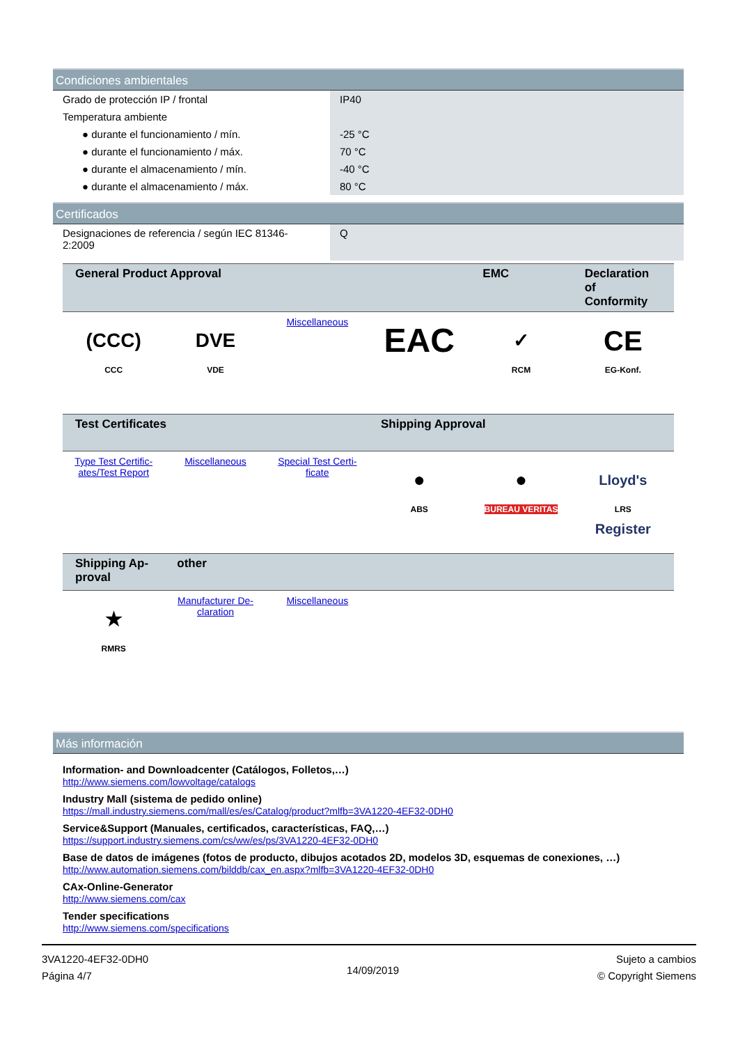Condiciones ambientales
| Grado de protección IP / frontal | IP40 |
| Temperatura ambiente | |
| ● durante el funcionamiento / mín. | -25 °C |
| ● durante el funcionamiento / máx. | 70 °C |
| ● durante el almacenamiento / mín. | -40 °C |
| ● durante el almacenamiento / máx. | 80 °C |
Certificados
| Designaciones de referencia / según IEC 81346- 2:2009 | Q |
| General Product Approval | | | | EMC | Declaration of Conformity |
| --- | --- | --- | --- | --- | --- |
| (CCC) CCC | DVE VDE | Miscellaneous | EAC | ✓ RCM | CE EG-Konf. |
| Test Certificates | | | Shipping Approval | | |
| --- | --- | --- | --- | --- | --- |
| Type Test Certific- ates/Test Report | Miscellaneous | Special Test Certi- ficate | ● ABS | ● BUREAU VERITAS | Lloyd's Register LRS |
| Shipping Ap- proval | other | | | | |
| --- | --- | --- | --- | --- | --- |
| ★ RMRS | Manufacturer De- claration | Miscellaneous | | | |
Más información
Information- and Downloadcenter (Catálogos, Folletos,…)
http://www.siemens.com/lowvoltage/catalogs
Industry Mall (sistema de pedido online)
https://mall.industry.siemens.com/mall/es/es/Catalog/product?mlfb=3VA1220-4EF32-0DH0
Service&Support (Manuales, certificados, características, FAQ,…)
https://support.industry.siemens.com/cs/ww/es/ps/3VA1220-4EF32-0DH0
Base de datos de imágenes (fotos de producto, dibujos acotados 2D, modelos 3D, esquemas de conexiones, …)
http://www.automation.siemens.com/bilddb/cax_en.aspx?mlfb=3VA1220-4EF32-0DH0
CAx-Online-Generator
http://www.siemens.com/cax
Tender specifications
http://www.siemens.com/specifications
3VA1220-4EF32-0DH0
Página 4/7
14/09/2019
Sujeto a cambios
© Copyright Siemens